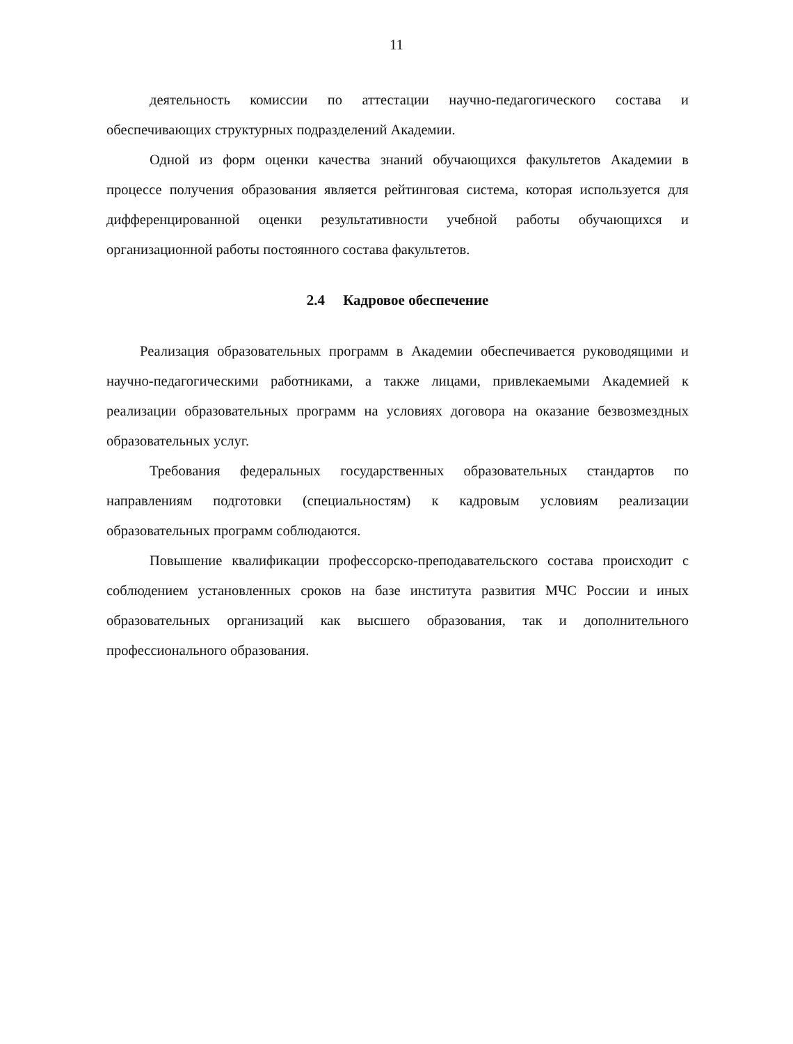11
деятельность комиссии по аттестации научно-педагогического состава и обеспечивающих структурных подразделений Академии.
Одной из форм оценки качества знаний обучающихся факультетов Академии в процессе получения образования является рейтинговая система, которая используется для дифференцированной оценки результативности учебной работы обучающихся и организационной работы постоянного состава факультетов.
2.4 Кадровое обеспечение
Реализация образовательных программ в Академии обеспечивается руководящими и научно-педагогическими работниками, а также лицами, привлекаемыми Академией к реализации образовательных программ на условиях договора на оказание безвозмездных образовательных услуг.
Требования федеральных государственных образовательных стандартов по направлениям подготовки (специальностям) к кадровым условиям реализации образовательных программ соблюдаются.
Повышение квалификации профессорско-преподавательского состава происходит с соблюдением установленных сроков на базе института развития МЧС России и иных образовательных организаций как высшего образования, так и дополнительного профессионального образования.